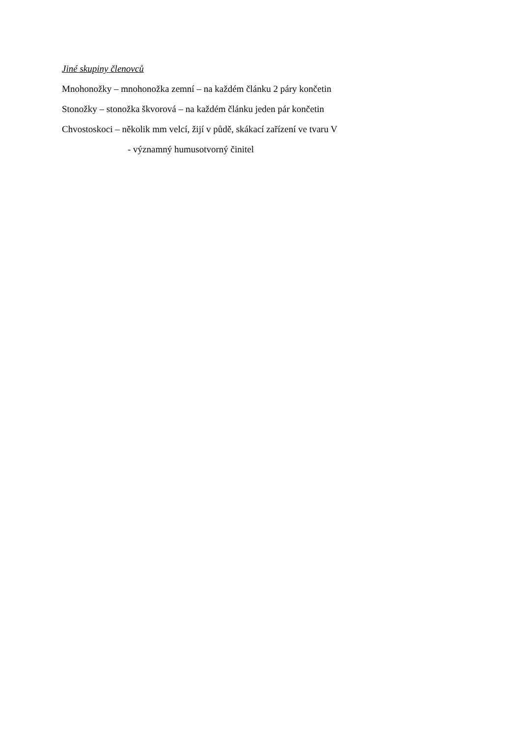Jiné skupiny členovců
Mnohonožky – mnohonožka zemní – na každém článku 2 páry končetin
Stonožky – stonožka škvorová – na každém článku jeden pár končetin
Chvostoskoci – několik mm velcí, žijí v půdě, skákací zařízení ve tvaru V
- významný humusotvorný činitel